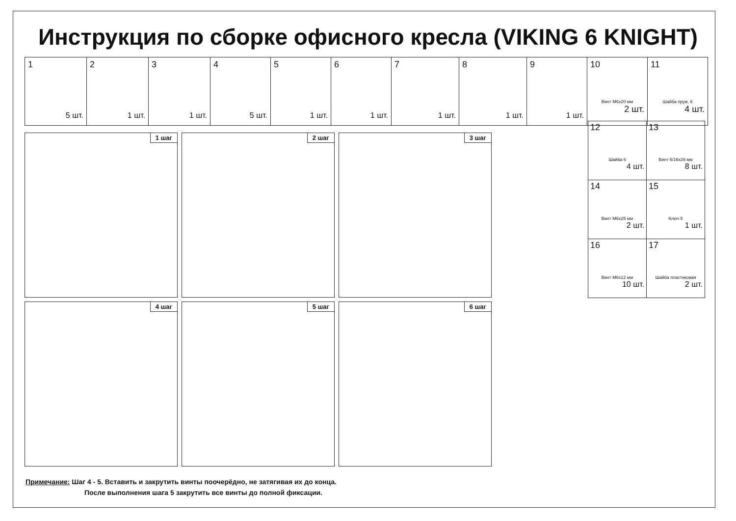Инструкция по сборке офисного кресла (VIKING 6 KNIGHT)
| 1 5 шт. | 2 1 шт. | 3 1 шт. | 4 5 шт. | 5 1 шт. | 6 1 шт. | 7 1 шт. | 8 1 шт. | 9 1 шт. | 10 Винт М6х20 мм 2 шт. | 11 Шайба пруж. 6 4 шт. |
1 шаг
2 шаг
3 шаг
4 шаг
5 шаг
6 шаг
| 12 Шайба 6 4 шт. | 13 Винт 5/16х26 мм 8 шт. |
| 14 Винт М6х25 мм 2 шт. | 15 Ключ 5 1 шт. |
| 16 Винт М6х12 мм 10 шт. | 17 Шайба пластиковая 2 шт. |
Примечание: Шаг 4 - 5. Вставить и закрутить винты поочерёдно, не затягивая их до конца.
После выполнения шага 5 закрутить все винты до полной фиксации.